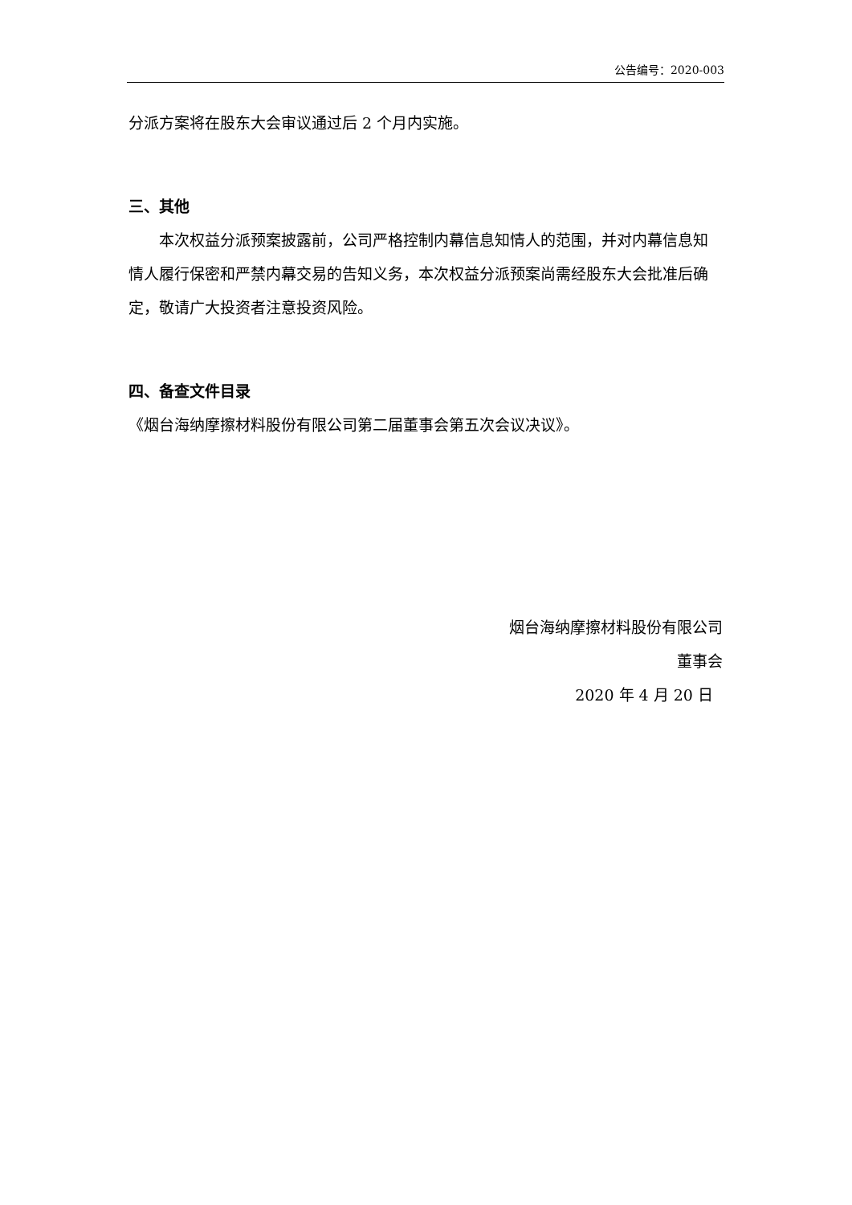公告编号：2020-003
分派方案将在股东大会审议通过后 2 个月内实施。
三、其他
本次权益分派预案披露前，公司严格控制内幕信息知情人的范围，并对内幕信息知情人履行保密和严禁内幕交易的告知义务，本次权益分派预案尚需经股东大会批准后确定，敬请广大投资者注意投资风险。
四、备查文件目录
《烟台海纳摩擦材料股份有限公司第二届董事会第五次会议决议》。
烟台海纳摩擦材料股份有限公司
董事会
2020 年 4 月 20 日